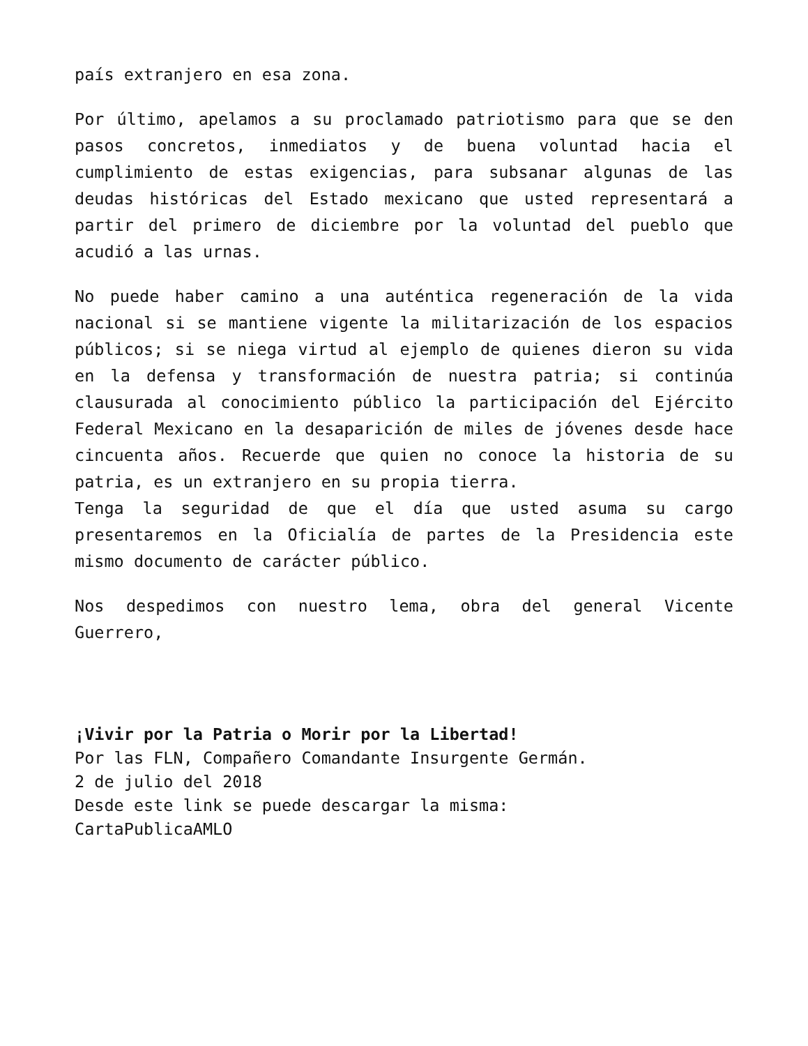país extranjero en esa zona.
Por último, apelamos a su proclamado patriotismo para que se den pasos concretos, inmediatos y de buena voluntad hacia el cumplimiento de estas exigencias, para subsanar algunas de las deudas históricas del Estado mexicano que usted representará a partir del primero de diciembre por la voluntad del pueblo que acudió a las urnas.
No puede haber camino a una auténtica regeneración de la vida nacional si se mantiene vigente la militarización de los espacios públicos; si se niega virtud al ejemplo de quienes dieron su vida en la defensa y transformación de nuestra patria; si continúa clausurada al conocimiento público la participación del Ejército Federal Mexicano en la desaparición de miles de jóvenes desde hace cincuenta años. Recuerde que quien no conoce la historia de su patria, es un extranjero en su propia tierra.
Tenga la seguridad de que el día que usted asuma su cargo presentaremos en la Oficialía de partes de la Presidencia este mismo documento de carácter público.
Nos despedimos con nuestro lema, obra del general Vicente Guerrero,
¡Vivir por la Patria o Morir por la Libertad!
Por las FLN, Compañero Comandante Insurgente Germán.
2 de julio del 2018
Desde este link se puede descargar la misma:
CartaPublicaAMLO